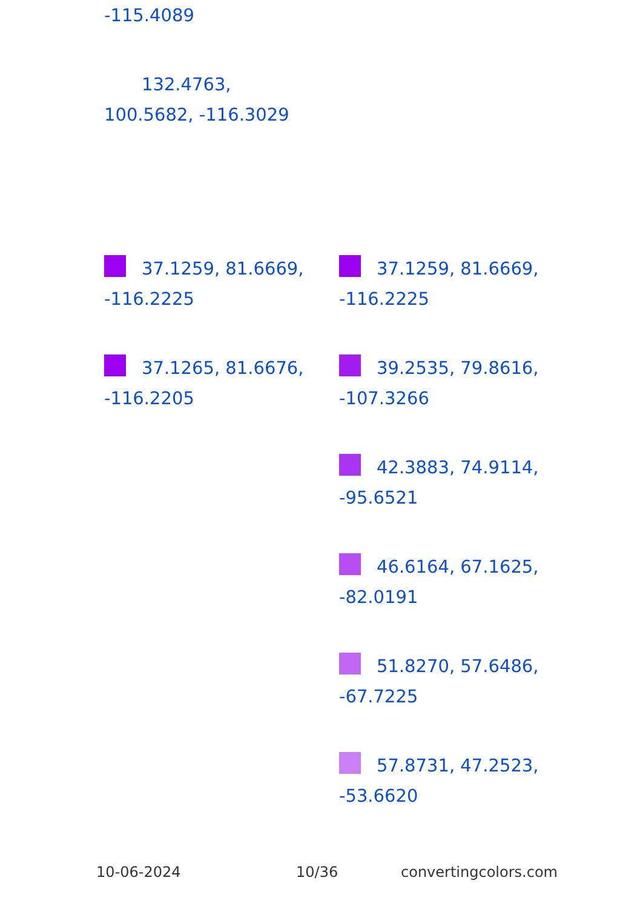-115.4089
132.4763,
100.5682, -116.3029
37.1259, 81.6669,
-116.2225
37.1259, 81.6669,
-116.2225
37.1265, 81.6676,
-116.2205
39.2535, 79.8616,
-107.3266
42.3883, 74.9114,
-95.6521
46.6164, 67.1625,
-82.0191
51.8270, 57.6486,
-67.7225
57.8731, 47.2523,
-53.6620
10-06-2024 10/36 convertingcolors.com